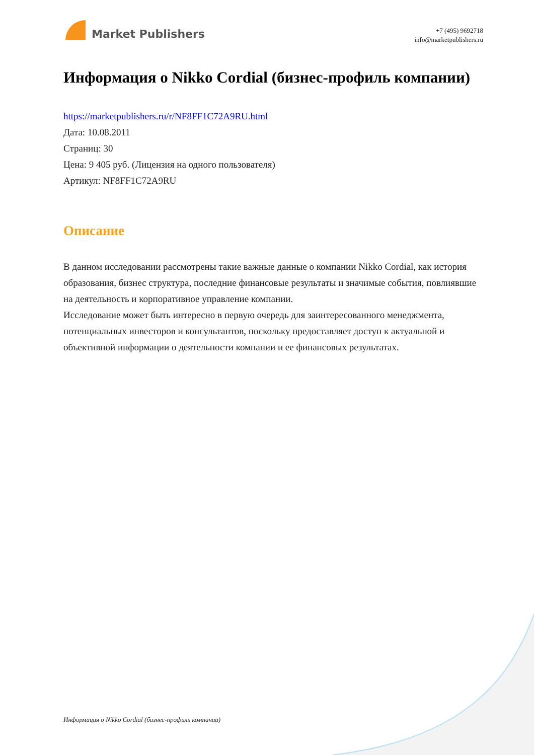Market Publishers
+7 (495) 9692718
info@marketpublishers.ru
Информация о Nikko Cordial (бизнес-профиль компании)
https://marketpublishers.ru/r/NF8FF1C72A9RU.html
Дата: 10.08.2011
Страниц: 30
Цена: 9 405 руб. (Лицензия на одного пользователя)
Артикул: NF8FF1C72A9RU
Описание
В данном исследовании рассмотрены такие важные данные о компании Nikko Cordial, как история образования, бизнес структура, последние финансовые результаты и значимые события, повлиявшие на деятельность и корпоративное управление компании.
Исследование может быть интересно в первую очередь для заинтересованного менеджмента, потенциальных инвесторов и консультантов, поскольку предоставляет доступ к актуальной и объективной информации о деятельности компании и ее финансовых результатах.
Информация о Nikko Cordial (бизнес-профиль компании)